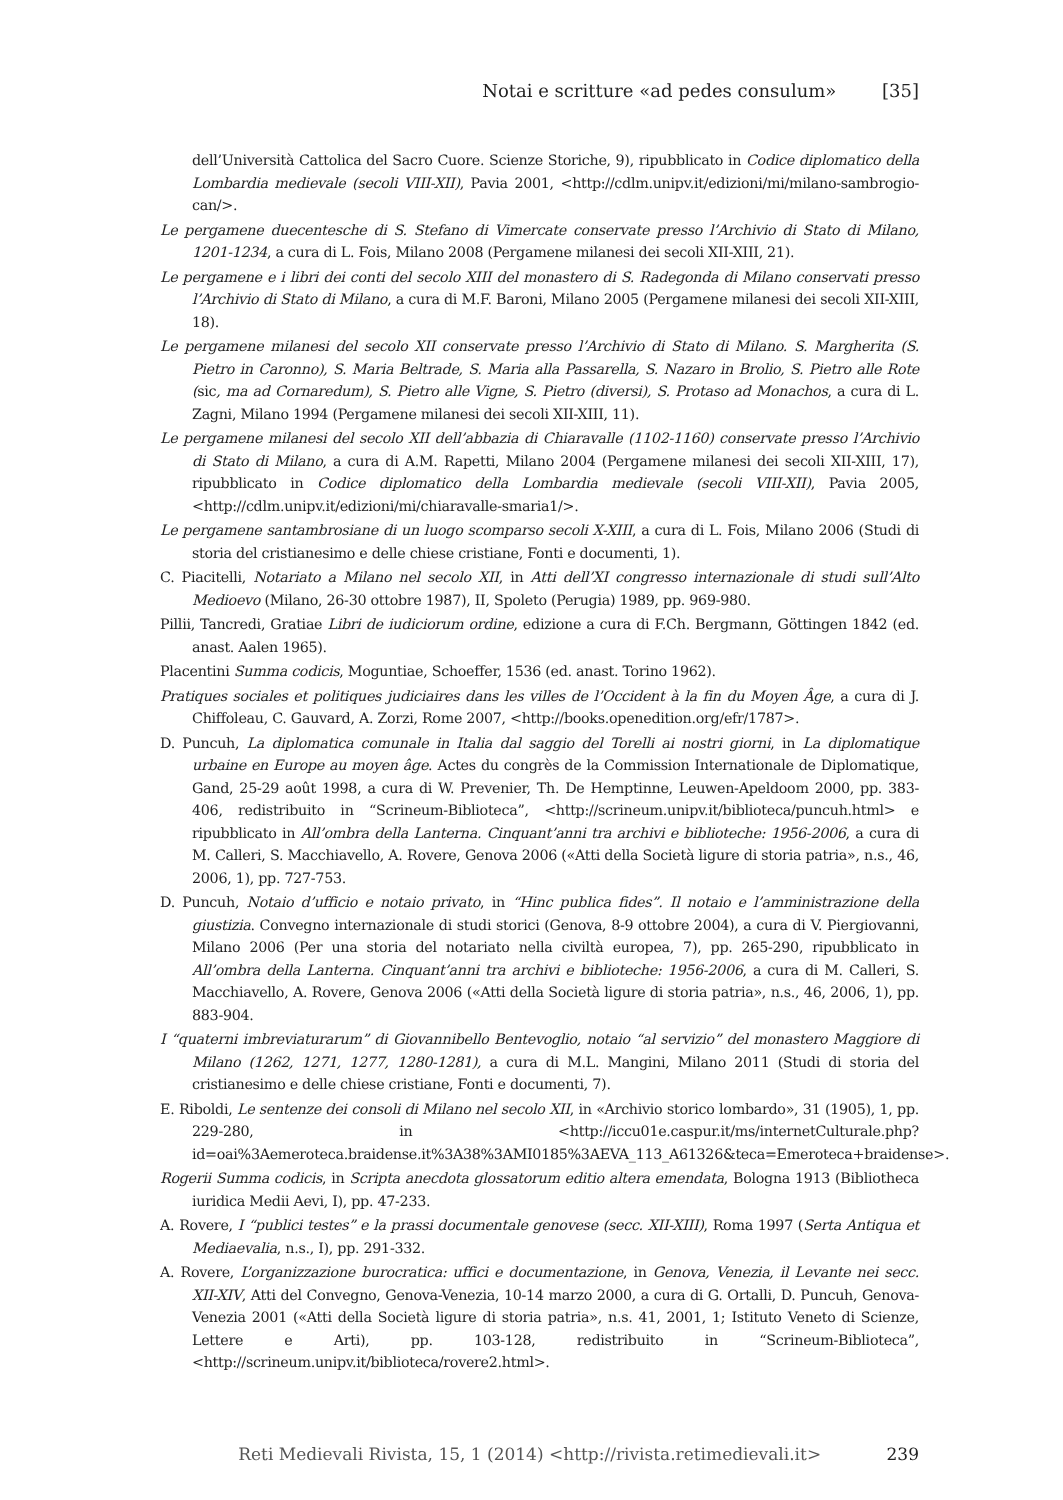Notai e scritture «ad pedes consulum» [35]
dell’Università Cattolica del Sacro Cuore. Scienze Storiche, 9), ripubblicato in Codice diplomatico della Lombardia medievale (secoli VIII-XII), Pavia 2001, <http://cdlm.unipv.it/edizioni/mi/milano-sambrogio-can/>.
Le pergamene duecentesche di S. Stefano di Vimercate conservate presso l’Archivio di Stato di Milano, 1201-1234, a cura di L. Fois, Milano 2008 (Pergamene milanesi dei secoli XII-XIII, 21).
Le pergamene e i libri dei conti del secolo XIII del monastero di S. Radegonda di Milano conservati presso l’Archivio di Stato di Milano, a cura di M.F. Baroni, Milano 2005 (Pergamene milanesi dei secoli XII-XIII, 18).
Le pergamene milanesi del secolo XII conservate presso l’Archivio di Stato di Milano. S. Margherita (S. Pietro in Caronno), S. Maria Beltrade, S. Maria alla Passarella, S. Nazaro in Brolio, S. Pietro alle Rote (sic, ma ad Cornaredum), S. Pietro alle Vigne, S. Pietro (diversi), S. Protaso ad Monachos, a cura di L. Zagni, Milano 1994 (Pergamene milanesi dei secoli XII-XIII, 11).
Le pergamene milanesi del secolo XII dell’abbazia di Chiaravalle (1102-1160) conservate presso l’Archivio di Stato di Milano, a cura di A.M. Rapetti, Milano 2004 (Pergamene milanesi dei secoli XII-XIII, 17), ripubblicato in Codice diplomatico della Lombardia medievale (secoli VIII-XII), Pavia 2005, <http://cdlm.unipv.it/edizioni/mi/chiaravalle-smaria1/>.
Le pergamene santambrosiane di un luogo scomparso secoli X-XIII, a cura di L. Fois, Milano 2006 (Studi di storia del cristianesimo e delle chiese cristiane, Fonti e documenti, 1).
C. Piacitelli, Notariato a Milano nel secolo XII, in Atti dell’XI congresso internazionale di studi sull’Alto Medioevo (Milano, 26-30 ottobre 1987), II, Spoleto (Perugia) 1989, pp. 969-980.
Pillii, Tancredi, Gratiae Libri de iudiciorum ordine, edizione a cura di F.Ch. Bergmann, Göttingen 1842 (ed. anast. Aalen 1965).
Placentini Summa codicis, Moguntiae, Schoeffer, 1536 (ed. anast. Torino 1962).
Pratiques sociales et politiques judiciaires dans les villes de l’Occident à la fin du Moyen Âge, a cura di J. Chiffoleau, C. Gauvard, A. Zorzi, Rome 2007, <http://books.openedition.org/efr/1787>.
D. Puncuh, La diplomatica comunale in Italia dal saggio del Torelli ai nostri giorni, in La diplomatique urbaine en Europe au moyen âge. Actes du congrès de la Commission Internationale de Diplomatique, Gand, 25-29 août 1998, a cura di W. Prevenier, Th. De Hemptinne, Leuwen-Apeldoom 2000, pp. 383-406, redistribuito in “Scrineum-Biblioteca”, <http://scrineum.unipv.it/biblioteca/puncuh.html> e ripubblicato in All’ombra della Lanterna. Cinquant’anni tra archivi e biblioteche: 1956-2006, a cura di M. Calleri, S. Macchiavello, A. Rovere, Genova 2006 («Atti della Società ligure di storia patria», n.s., 46, 2006, 1), pp. 727-753.
D. Puncuh, Notaio d’ufficio e notaio privato, in “Hinc publica fides”. Il notaio e l’amministrazione della giustizia. Convegno internazionale di studi storici (Genova, 8-9 ottobre 2004), a cura di V. Piergiovanni, Milano 2006 (Per una storia del notariato nella civiltà europea, 7), pp. 265-290, ripubblicato in All’ombra della Lanterna. Cinquant’anni tra archivi e biblioteche: 1956-2006, a cura di M. Calleri, S. Macchiavello, A. Rovere, Genova 2006 («Atti della Società ligure di storia patria», n.s., 46, 2006, 1), pp. 883-904.
I “quaterni imbreviaturarum” di Giovannibello Bentevoglio, notaio “al servizio” del monastero Maggiore di Milano (1262, 1271, 1277, 1280-1281), a cura di M.L. Mangini, Milano 2011 (Studi di storia del cristianesimo e delle chiese cristiane, Fonti e documenti, 7).
E. Riboldi, Le sentenze dei consoli di Milano nel secolo XII, in «Archivio storico lombardo», 31 (1905), 1, pp. 229-280, in <http://iccu01e.caspur.it/ms/internetCulturale.php?id=oai%3Aemeroteca.braidense.it%3A38%3AMI0185%3AEVA_113_A61326&teca=Emeroteca+braidense>.
Rogerii Summa codicis, in Scripta anecdota glossatorum editio altera emendata, Bologna 1913 (Bibliotheca iuridica Medii Aevi, I), pp. 47-233.
A. Rovere, I “publici testes” e la prassi documentale genovese (secc. XII-XIII), Roma 1997 (Serta Antiqua et Mediaevalia, n.s., I), pp. 291-332.
A. Rovere, L’organizzazione burocratica: uffici e documentazione, in Genova, Venezia, il Levante nei secc. XII-XIV, Atti del Convegno, Genova-Venezia, 10-14 marzo 2000, a cura di G. Ortalli, D. Puncuh, Genova-Venezia 2001 («Atti della Società ligure di storia patria», n.s. 41, 2001, 1; Istituto Veneto di Scienze, Lettere e Arti), pp. 103-128, redistribuito in “Scrineum-Biblioteca”, <http://scrineum.unipv.it/biblioteca/rovere2.html>.
Reti Medievali Rivista, 15, 1 (2014) <http://rivista.retimedievali.it> 239